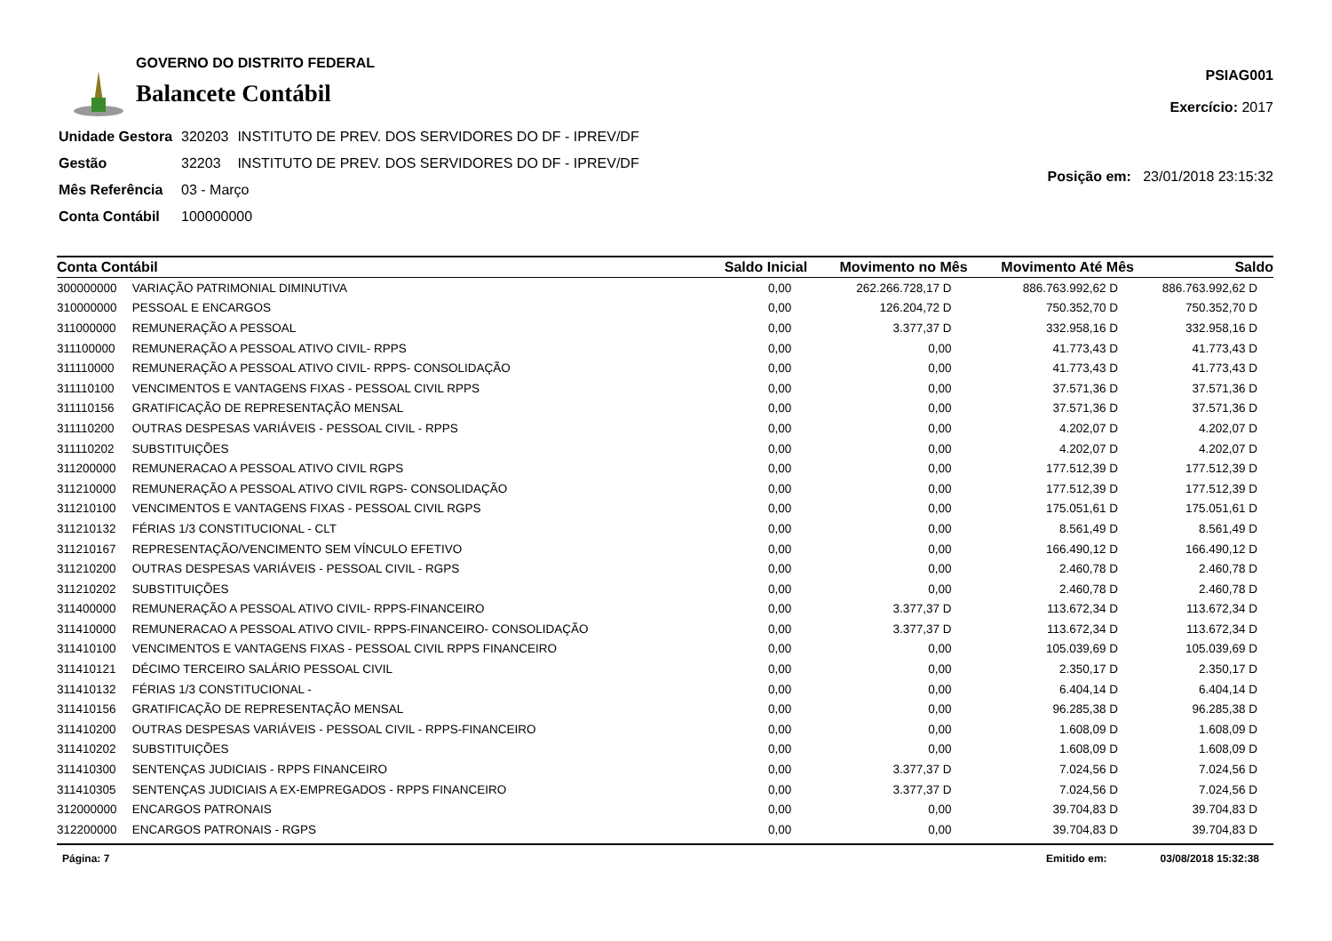GOVERNO DO DISTRITO FEDERAL
Balancete Contábil
PSIAG001
Exercício: 2017
| Unidade Gestora | 320203 | INSTITUTO DE PREV. DOS SERVIDORES DO DF - IPREV/DF |
| Gestão | 32203 | INSTITUTO DE PREV. DOS SERVIDORES DO DF - IPREV/DF |
| Mês Referência | 03 - Março | |
| Conta Contábil | 100000000 | |
Posição em: 23/01/2018 23:15:32
| Conta Contábil | | Saldo Inicial | Movimento no Mês | Movimento Até Mês | Saldo |
| --- | --- | --- | --- | --- | --- |
| 300000000 | VARIAÇÃO PATRIMONIAL DIMINUTIVA | 0,00 | 262.266.728,17 D | 886.763.992,62 D | 886.763.992,62 D |
| 310000000 | PESSOAL E ENCARGOS | 0,00 | 126.204,72 D | 750.352,70 D | 750.352,70 D |
| 311000000 | REMUNERAÇÃO A PESSOAL | 0,00 | 3.377,37 D | 332.958,16 D | 332.958,16 D |
| 311100000 | REMUNERAÇÃO A PESSOAL ATIVO CIVIL- RPPS | 0,00 | 0,00 | 41.773,43 D | 41.773,43 D |
| 311110000 | REMUNERAÇÃO A PESSOAL ATIVO CIVIL- RPPS- CONSOLIDAÇÃO | 0,00 | 0,00 | 41.773,43 D | 41.773,43 D |
| 311110100 | VENCIMENTOS E VANTAGENS FIXAS - PESSOAL CIVIL RPPS | 0,00 | 0,00 | 37.571,36 D | 37.571,36 D |
| 311110156 | GRATIFICAÇÃO DE REPRESENTAÇÃO MENSAL | 0,00 | 0,00 | 37.571,36 D | 37.571,36 D |
| 311110200 | OUTRAS DESPESAS VARIÁVEIS - PESSOAL CIVIL - RPPS | 0,00 | 0,00 | 4.202,07 D | 4.202,07 D |
| 311110202 | SUBSTITUIÇÕES | 0,00 | 0,00 | 4.202,07 D | 4.202,07 D |
| 311200000 | REMUNERACAO A PESSOAL ATIVO CIVIL RGPS | 0,00 | 0,00 | 177.512,39 D | 177.512,39 D |
| 311210000 | REMUNERAÇÃO A PESSOAL ATIVO CIVIL RGPS- CONSOLIDAÇÃO | 0,00 | 0,00 | 177.512,39 D | 177.512,39 D |
| 311210100 | VENCIMENTOS E VANTAGENS FIXAS - PESSOAL CIVIL RGPS | 0,00 | 0,00 | 175.051,61 D | 175.051,61 D |
| 311210132 | FÉRIAS 1/3 CONSTITUCIONAL - CLT | 0,00 | 0,00 | 8.561,49 D | 8.561,49 D |
| 311210167 | REPRESENTAÇÃO/VENCIMENTO SEM VÍNCULO EFETIVO | 0,00 | 0,00 | 166.490,12 D | 166.490,12 D |
| 311210200 | OUTRAS DESPESAS VARIÁVEIS - PESSOAL CIVIL - RGPS | 0,00 | 0,00 | 2.460,78 D | 2.460,78 D |
| 311210202 | SUBSTITUIÇÕES | 0,00 | 0,00 | 2.460,78 D | 2.460,78 D |
| 311400000 | REMUNERAÇÃO A PESSOAL ATIVO CIVIL- RPPS-FINANCEIRO | 0,00 | 3.377,37 D | 113.672,34 D | 113.672,34 D |
| 311410000 | REMUNERACAO A PESSOAL ATIVO CIVIL- RPPS-FINANCEIRO- CONSOLIDAÇÃO | 0,00 | 3.377,37 D | 113.672,34 D | 113.672,34 D |
| 311410100 | VENCIMENTOS E VANTAGENS FIXAS - PESSOAL CIVIL RPPS FINANCEIRO | 0,00 | 0,00 | 105.039,69 D | 105.039,69 D |
| 311410121 | DÉCIMO TERCEIRO SALÁRIO PESSOAL CIVIL | 0,00 | 0,00 | 2.350,17 D | 2.350,17 D |
| 311410132 | FÉRIAS 1/3 CONSTITUCIONAL - | 0,00 | 0,00 | 6.404,14 D | 6.404,14 D |
| 311410156 | GRATIFICAÇÃO DE REPRESENTAÇÃO MENSAL | 0,00 | 0,00 | 96.285,38 D | 96.285,38 D |
| 311410200 | OUTRAS DESPESAS VARIÁVEIS - PESSOAL CIVIL - RPPS-FINANCEIRO | 0,00 | 0,00 | 1.608,09 D | 1.608,09 D |
| 311410202 | SUBSTITUIÇÕES | 0,00 | 0,00 | 1.608,09 D | 1.608,09 D |
| 311410300 | SENTENÇAS JUDICIAIS - RPPS FINANCEIRO | 0,00 | 3.377,37 D | 7.024,56 D | 7.024,56 D |
| 311410305 | SENTENÇAS JUDICIAIS A EX-EMPREGADOS - RPPS FINANCEIRO | 0,00 | 3.377,37 D | 7.024,56 D | 7.024,56 D |
| 312000000 | ENCARGOS PATRONAIS | 0,00 | 0,00 | 39.704,83 D | 39.704,83 D |
| 312200000 | ENCARGOS PATRONAIS - RGPS | 0,00 | 0,00 | 39.704,83 D | 39.704,83 D |
Página: 7 Emitido em: 03/08/2018 15:32:38